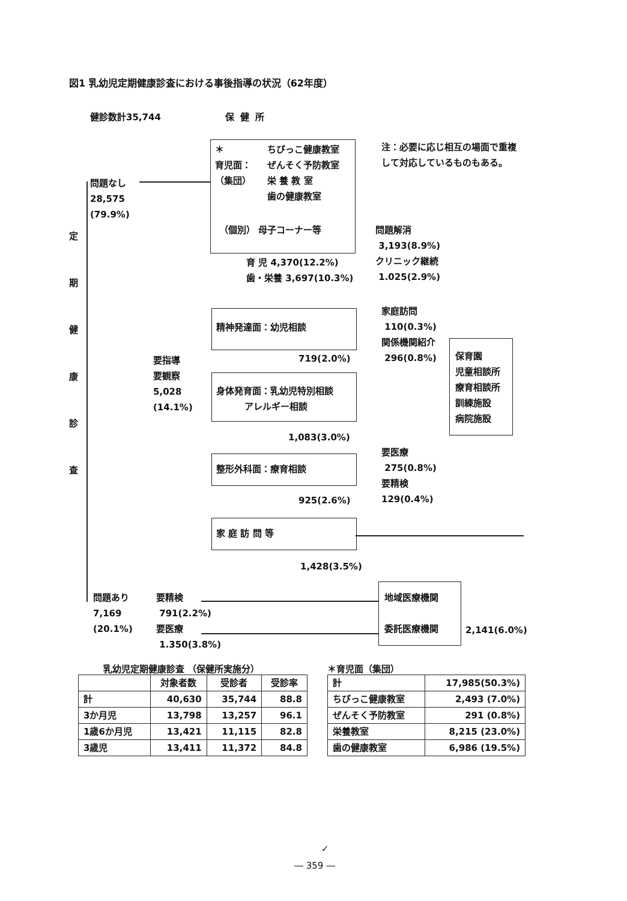図1 乳幼児定期健康診査における事後指導の状況（62年度）
健診数計35,744 保健所
注：必要に応じ相互の場面で重複
して対応しているものもある。
＊
育児面：
（集団）
ちびっこ健康教室
ぜんそく予防教室
栄 養 教 室
歯の健康教室
（個別） 母子コーナー等
定
期
健
康
診
査
問題なし
28,575
(79.9%)
育 児 4,370(12.2%)
歯・栄養 3,697(10.3%)
問題解消
3,193(8.9%)
クリニック継続
1.025(2.9%)
精神発達面：幼児相談
719(2.0%)
家庭訪問
110(0.3%)
関係機関紹介
296(0.8%)
保育園
児童相談所
療育相談所
訓練施設
病院施設
要指導
要観察
5,028
(14.1%)
身体発育面：乳幼児特別相談
アレルギー相談
1,083(3.0%)
要医療
275(0.8%)
要精検
129(0.4%)
整形外科面：療育相談
925(2.6%)
家 庭 訪 問 等
1,428(3.5%)
地域医療機関
委託医療機関
2,141(6.0%)
問題あり
7,169
(20.1%)
要精検
791(2.2%)
要医療
1.350(3.8%)
乳幼児定期健康診査 （保健所実施分）
| | 対象者数 | 受診者 | 受診率 |
| --- | --- | --- | --- |
| 計 | 40,630 | 35,744 | 88.8 |
| 3か月児 | 13,798 | 13,257 | 96.1 |
| 1歳6か月児 | 13,421 | 11,115 | 82.8 |
| 3歳児 | 13,411 | 11,372 | 84.8 |
＊育児面（集団）
| 計 | 17,985(50.3%) |
| ちびっこ健康教室 | 2,493 (7.0%) |
| ぜんそく予防教室 | 291 (0.8%) |
| 栄養教室 | 8,215 (23.0%) |
| 歯の健康教室 | 6,986 (19.5%) |
✓
― 359 ―